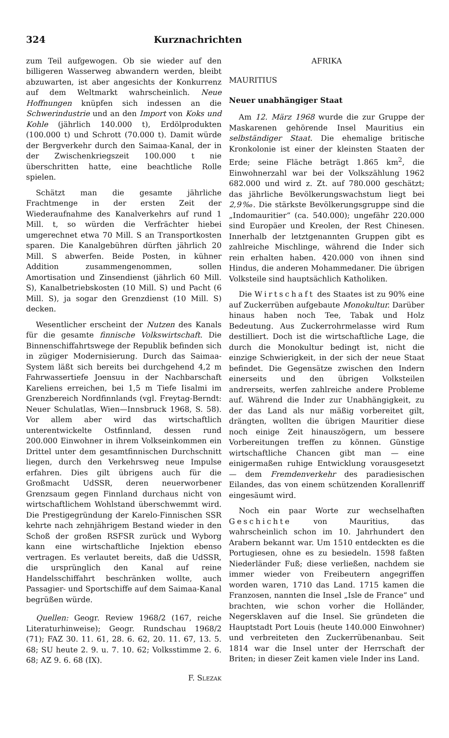324 Kurznachrichten
zum Teil aufgewogen. Ob sie wieder auf den billigeren Wasserweg abwandern werden, bleibt abzuwarten, ist aber angesichts der Konkurrenz auf dem Weltmarkt wahrscheinlich. Neue Hoffnungen knüpfen sich indessen an die Schwerindustrie und an den Import von Koks und Kohle (jährlich 140.000 t), Erdölprodukten (100.000 t) und Schrott (70.000 t). Damit würde der Bergverkehr durch den Saimaa-Kanal, der in der Zwischenkriegszeit 100.000 t nie überschritten hatte, eine beachtliche Rolle spielen.
Schätzt man die gesamte jährliche Frachtmenge in der ersten Zeit der Wiederaufnahme des Kanalverkehrs auf rund 1 Mill. t, so würden die Verfrächter hiebei umgerechnet etwa 70 Mill. S an Transportkosten sparen. Die Kanalgebühren dürften jährlich 20 Mill. S abwerfen. Beide Posten, in kühner Addition zusammengenommen, sollen Amortisation und Zinsendienst (jährlich 60 Mill. S), Kanalbetriebskosten (10 Mill. S) und Pacht (6 Mill. S), ja sogar den Grenzdienst (10 Mill. S) decken.
Wesentlicher erscheint der Nutzen des Kanals für die gesamte finnische Volkswirtschaft. Die Binnenschiffahrtswege der Republik befinden sich in zügiger Modernisierung. Durch das Saimaa-System läßt sich bereits bei durchgehend 4,2 m Fahrwassertiefe Joensuu in der Nachbarschaft Kareliens erreichen, bei 1,5 m Tiefe Iisalmi im Grenzbereich Nordfinnlands (vgl. Freytag-Berndt: Neuer Schulatlas, Wien—Innsbruck 1968, S. 58). Vor allem aber wird das wirtschaftlich unterentwickelte Ostfinnland, dessen rund 200.000 Einwohner in ihrem Volkseinkommen ein Drittel unter dem gesamtfinnischen Durchschnitt liegen, durch den Verkehrsweg neue Impulse erfahren. Dies gilt übrigens auch für die Großmacht UdSSR, deren neuerworbener Grenzsaum gegen Finnland durchaus nicht von wirtschaftlichem Wohlstand überschwemmt wird. Die Prestigegründung der Karelo-Finnischen SSR kehrte nach zehnjährigem Bestand wieder in den Schoß der großen RSFSR zurück und Wyborg kann eine wirtschaftliche Injektion ebenso vertragen. Es verlautet bereits, daß die UdSSR, die ursprünglich den Kanal auf reine Handelsschiffahrt beschränken wollte, auch Passagier- und Sportschiffe auf dem Saimaa-Kanal begrüßen würde.
Quellen: Geogr. Review 1968/2 (167, reiche Literaturhinweise); Geogr. Rundschau 1968/2 (71); FAZ 30. 11. 61, 28. 6. 62, 20. 11. 67, 13. 5. 68; SU heute 2. 9. u. 7. 10. 62; Volksstimme 2. 6. 68; AZ 9. 6. 68 (IX).
F. Slezak
AFRIKA
MAURITIUS
Neuer unabhängiger Staat
Am 12. März 1968 wurde die zur Gruppe der Maskarenen gehörende Insel Mauritius ein selbständiger Staat. Die ehemalige britische Kronkolonie ist einer der kleinsten Staaten der Erde; seine Fläche beträgt 1.865 km<sup>2</sup>, die Einwohnerzahl war bei der Volkszählung 1962 682.000 und wird z. Zt. auf 780.000 geschätzt; das jährliche Bevölkerungswachstum liegt bei 2,9‰. Die stärkste Bevölkerungsgruppe sind die „Indomauritier“ (ca. 540.000); ungefähr 220.000 sind Europäer und Kreolen, der Rest Chinesen. Innerhalb der letztgenannten Gruppen gibt es zahlreiche Mischlinge, während die Inder sich rein erhalten haben. 420.000 von ihnen sind Hindus, die anderen Mohammedaner. Die übrigen Volksteile sind hauptsächlich Katholiken.
Die Wirtschaft des Staates ist zu 90% eine auf Zuckerrüben aufgebaute Monokultur. Darüber hinaus haben noch Tee, Tabak und Holz Bedeutung. Aus Zuckerrohrmelasse wird Rum destilliert. Doch ist die wirtschaftliche Lage, die durch die Monokultur bedingt ist, nicht die einzige Schwierigkeit, in der sich der neue Staat befindet. Die Gegensätze zwischen den Indern einerseits und den übrigen Volksteilen andrerseits, werfen zahlreiche andere Probleme auf. Während die Inder zur Unabhängigkeit, zu der das Land als nur mäßig vorbereitet gilt, drängten, wollten die übrigen Mauritier diese noch einige Zeit hinauszögern, um bessere Vorbereitungen treffen zu können. Günstige wirtschaftliche Chancen gibt man — eine einigermaßen ruhige Entwicklung vorausgesetzt — dem Fremdenverkehr des paradiesischen Eilandes, das von einem schützenden Korallenriff eingesäumt wird.
Noch ein paar Worte zur wechselhaften Geschichte von Mauritius, das wahrscheinlich schon im 10. Jahrhundert den Arabern bekannt war. Um 1510 entdeckten es die Portugiesen, ohne es zu besiedeln. 1598 faßten Niederländer Fuß; diese verließen, nachdem sie immer wieder von Freibeutern angegriffen worden waren, 1710 das Land. 1715 kamen die Franzosen, nannten die Insel „Isle de France“ und brachten, wie schon vorher die Holländer, Negersklaven auf die Insel. Sie gründeten die Hauptstadt Port Louis (heute 140.000 Einwohner) und verbreiteten den Zuckerrübenanbau. Seit 1814 war die Insel unter der Herrschaft der Briten; in dieser Zeit kamen viele Inder ins Land.